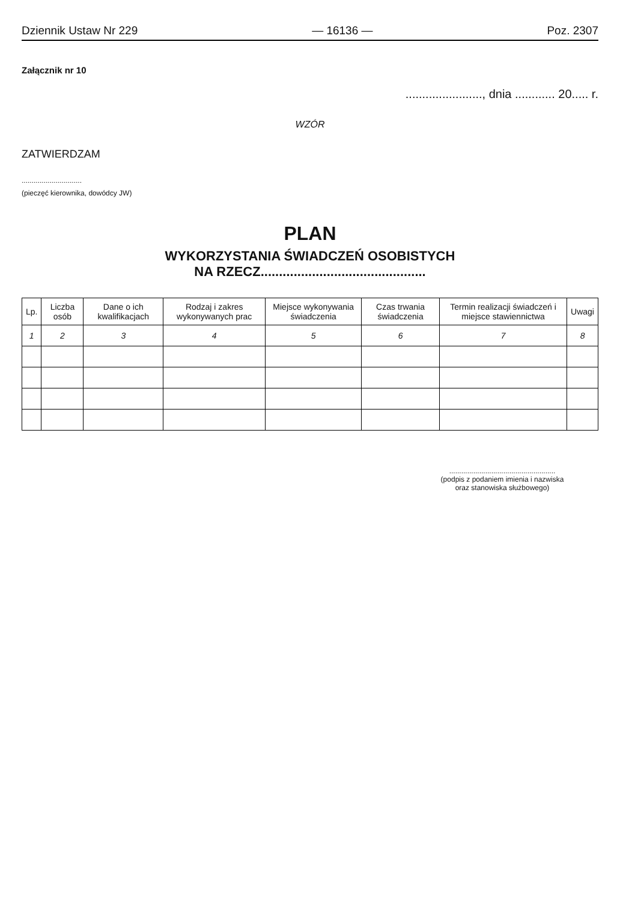Dziennik Ustaw Nr 229 — 16136 — Poz. 2307
Załącznik nr 10
......................., dnia ............ 20..... r.
WZÓR
ZATWIERDZAM
..............................
(pieczęć kierownika, dowódcy JW)
PLAN
WYKORZYSTANIA ŚWIADCZEŃ OSOBISTYCH
NA RZECZ.............................................
| Lp. | Liczba osób | Dane o ich kwalifikacjach | Rodzaj i zakres wykonywanych prac | Miejsce wykonywania świadczenia | Czas trwania świadczenia | Termin realizacji świadczeń i miejsce stawiennictwa | Uwagi |
| --- | --- | --- | --- | --- | --- | --- | --- |
| 1 | 2 | 3 | 4 | 5 | 6 | 7 | 8 |
.....................................................
(podpis z podaniem imienia i nazwiska
oraz stanowiska służbowego)